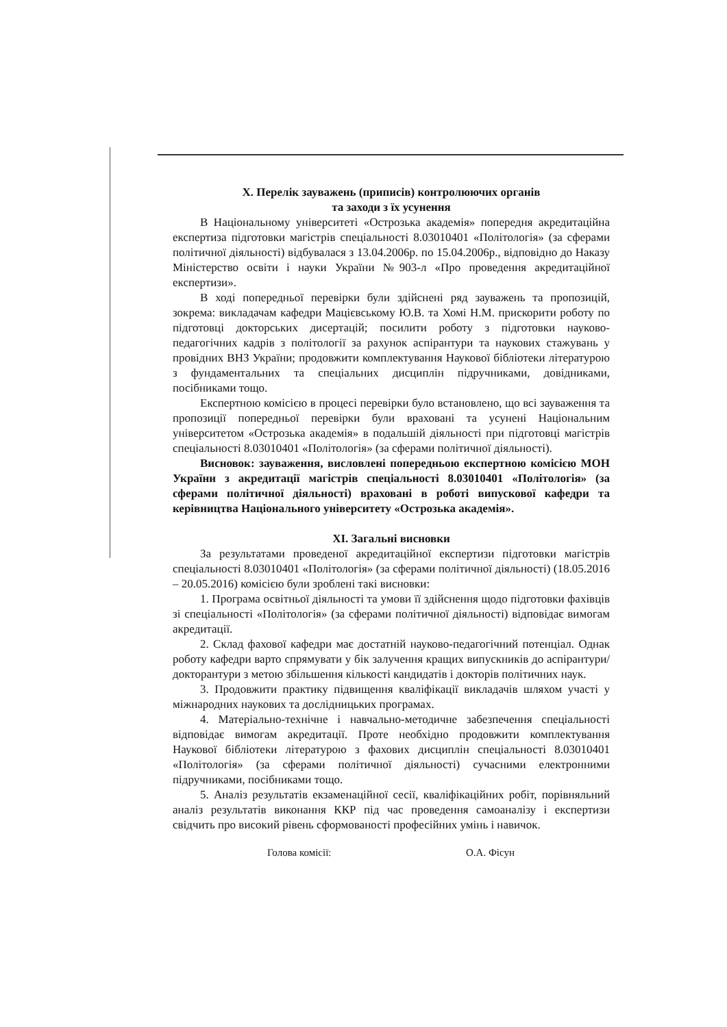X. Перелік зауважень (приписів) контролюючих органів
та заходи з їх усунення
В Національному університеті «Острозька академія» попередня акредитаційна експертиза підготовки магістрів спеціальності 8.03010401 «Політологія» (за сферами політичної діяльності) відбувалася з 13.04.2006р. по 15.04.2006р., відповідно до Наказу Міністерство освіти і науки України №903-л «Про проведення акредитаційної експертизи».
В ході попередньої перевірки були здійснені ряд зауважень та пропозицій, зокрема: викладачам кафедри Мацієвському Ю.В. та Хомі Н.М. прискорити роботу по підготовці докторських дисертацій; посилити роботу з підготовки науково-педагогічних кадрів з політології за рахунок аспірантури та наукових стажувань у провідних ВНЗ України; продовжити комплектування Наукової бібліотеки літературою з фундаментальних та спеціальних дисциплін підручниками, довідниками, посібниками тощо.
Експертною комісією в процесі перевірки було встановлено, що всі зауваження та пропозиції попередньої перевірки були враховані та усунені Національним університетом «Острозька академія» в подальшій діяльності при підготовці магістрів спеціальності 8.03010401 «Політологія» (за сферами політичної діяльності).
Висновок: зауваження, висловлені попередньою експертною комісією МОН України з акредитації магістрів спеціальності 8.03010401 «Політологія» (за сферами політичної діяльності) враховані в роботі випускової кафедри та керівництва Національного університету «Острозька академія».
XI. Загальні висновки
За результатами проведеної акредитаційної експертизи підготовки магістрів спеціальності 8.03010401 «Політологія» (за сферами політичної діяльності) (18.05.2016 – 20.05.2016) комісією були зроблені такі висновки:
1. Програма освітньої діяльності та умови її здійснення щодо підготовки фахівців зі спеціальності «Політологія» (за сферами політичної діяльності) відповідає вимогам акредитації.
2. Склад фахової кафедри має достатній науково-педагогічний потенціал. Однак роботу кафедри варто спрямувати у бік залучення кращих випускників до аспірантури/докторантури з метою збільшення кількості кандидатів і докторів політичних наук.
3. Продовжити практику підвищення кваліфікації викладачів шляхом участі у міжнародних наукових та дослідницьких програмах.
4. Матеріально-технічне і навчально-методичне забезпечення спеціальності відповідає вимогам акредитації. Проте необхідно продовжити комплектування Наукової бібліотеки літературою з фахових дисциплін спеціальності 8.03010401 «Політологія» (за сферами політичної діяльності) сучасними електронними підручниками, посібниками тощо.
5. Аналіз результатів екзаменаційної сесії, кваліфікаційних робіт, порівняльний аналіз результатів виконання ККР під час проведення самоаналізу і експертизи свідчить про високий рівень сформованості професійних умінь і навичок.
Голова комісії: О.А. Фісун